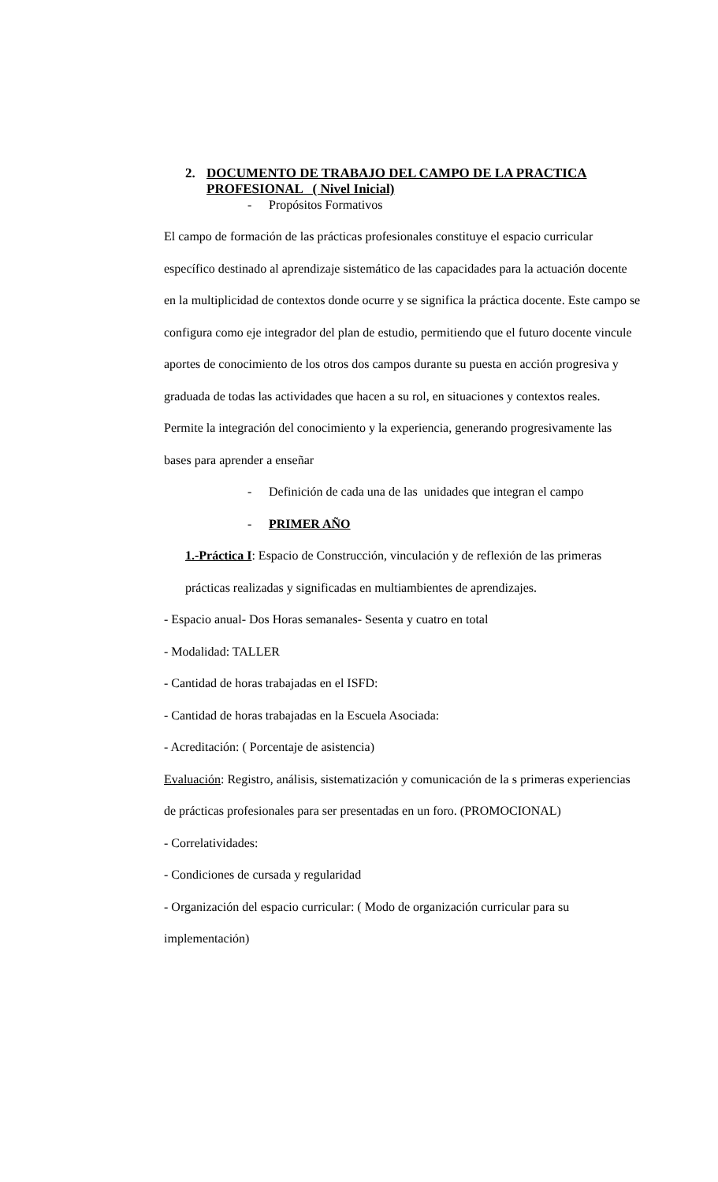2. DOCUMENTO DE TRABAJO DEL CAMPO DE LA PRACTICA PROFESIONAL ( Nivel Inicial)
- Propósitos Formativos
El campo de formación de las prácticas profesionales constituye el espacio curricular específico destinado al aprendizaje sistemático de las capacidades para la actuación docente en la multiplicidad de contextos donde ocurre y se significa la práctica docente. Este campo se configura como eje integrador del plan de estudio, permitiendo que el futuro docente vincule aportes de conocimiento de los otros dos campos durante su puesta en acción progresiva y graduada de todas las actividades que hacen a su rol, en situaciones y contextos reales. Permite la integración del conocimiento y la experiencia, generando progresivamente las bases para aprender a enseñar
- Definición de cada una de las unidades que integran el campo
- PRIMER AÑO
1.-Práctica I: Espacio de Construcción, vinculación y de reflexión de las primeras prácticas realizadas y significadas en multiambientes de aprendizajes.
- Espacio anual- Dos Horas semanales- Sesenta y cuatro en total
- Modalidad: TALLER
- Cantidad de horas trabajadas en el ISFD:
- Cantidad de horas trabajadas en la Escuela Asociada:
- Acreditación: ( Porcentaje de asistencia)
Evaluación: Registro, análisis, sistematización y comunicación de la s primeras experiencias de prácticas profesionales para ser presentadas en un foro. (PROMOCIONAL)
- Correlatividades:
- Condiciones de cursada y regularidad
- Organización del espacio curricular: ( Modo de organización curricular para su implementación)